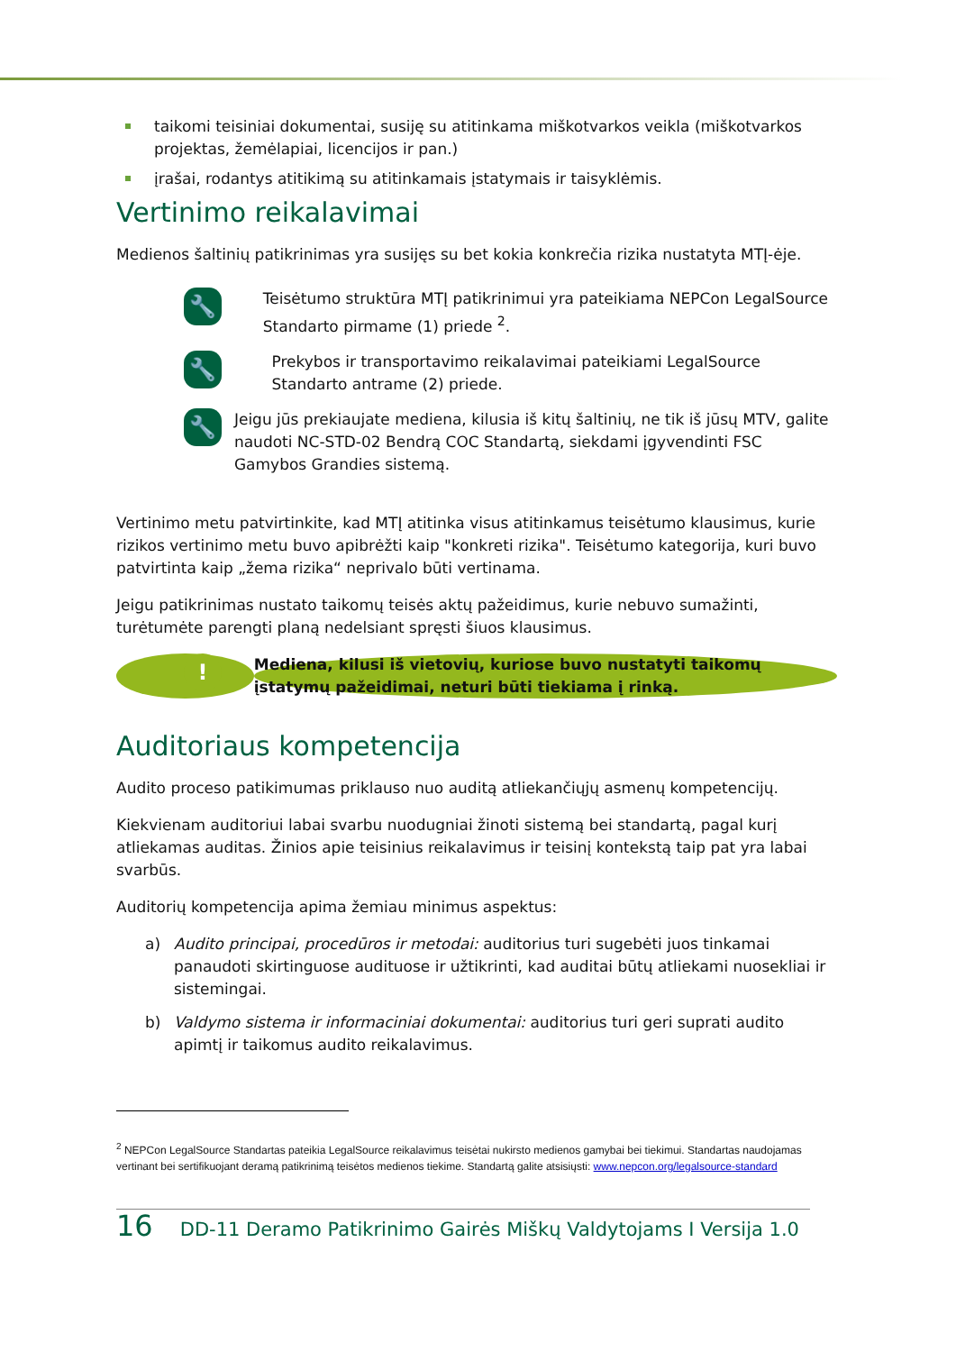taikomi teisiniai dokumentai, susiję su atitinkama miškotvarkos veikla (miškotvarkos projektas, žemėlapiai, licencijos ir pan.)
įrašai, rodantys atitikimą su atitinkamais įstatymais ir taisyklėmis.
Vertinimo reikalavimai
Medienos šaltinių patikrinimas yra susijęs su bet kokia konkrečia rizika nustatyta MTĮ-ėje.
🔧
Teisėtumo struktūra MTĮ patikrinimui yra pateikiama NEPCon LegalSource Standarto pirmame (1) priede <sup>2</sup>.
🔧
Prekybos ir transportavimo reikalavimai pateikiami LegalSource Standarto antrame (2) priede.
🔧
Jeigu jūs prekiaujate mediena, kilusia iš kitų šaltinių, ne tik iš jūsų MTV, galite naudoti NC-STD-02 Bendrą COC Standartą, siekdami įgyvendinti FSC Gamybos Grandies sistemą.
Vertinimo metu patvirtinkite, kad MTĮ atitinka visus atitinkamus teisėtumo klausimus, kurie rizikos vertinimo metu buvo apibrėžti kaip "konkreti rizika". Teisėtumo kategorija, kuri buvo patvirtinta kaip „žema rizika“ neprivalo būti vertinama.
Jeigu patikrinimas nustato taikomų teisės aktų pažeidimus, kurie nebuvo sumažinti, turėtumėte parengti planą nedelsiant spręsti šiuos klausimus.
!
Mediena, kilusi iš vietovių, kuriose buvo nustatyti taikomų įstatymų pažeidimai, neturi būti tiekiama į rinką.
Auditoriaus kompetencija
Audito proceso patikimumas priklauso nuo auditą atliekančiųjų asmenų kompetencijų.
Kiekvienam auditoriui labai svarbu nuodugniai žinoti sistemą bei standartą, pagal kurį atliekamas auditas. Žinios apie teisinius reikalavimus ir teisinį kontekstą taip pat yra labai svarbūs.
Auditorių kompetencija apima žemiau minimus aspektus:
a) Audito principai, procedūros ir metodai: auditorius turi sugebėti juos tinkamai panaudoti skirtinguose audituose ir užtikrinti, kad auditai būtų atliekami nuosekliai ir sistemingai.
b) Valdymo sistema ir informaciniai dokumentai: auditorius turi geri suprati audito apimtį ir taikomus audito reikalavimus.
<sup>2</sup> NEPCon LegalSource Standartas pateikia LegalSource reikalavimus teisėtai nukirsto medienos gamybai bei tiekimui. Standartas naudojamas vertinant bei sertifikuojant deramą patikrinimą teisėtos medienos tiekime. Standartą galite atsisiųsti: www.nepcon.org/legalsource-standard
16 DD-11 Deramo Patikrinimo Gairės Miškų Valdytojams I Versija 1.0